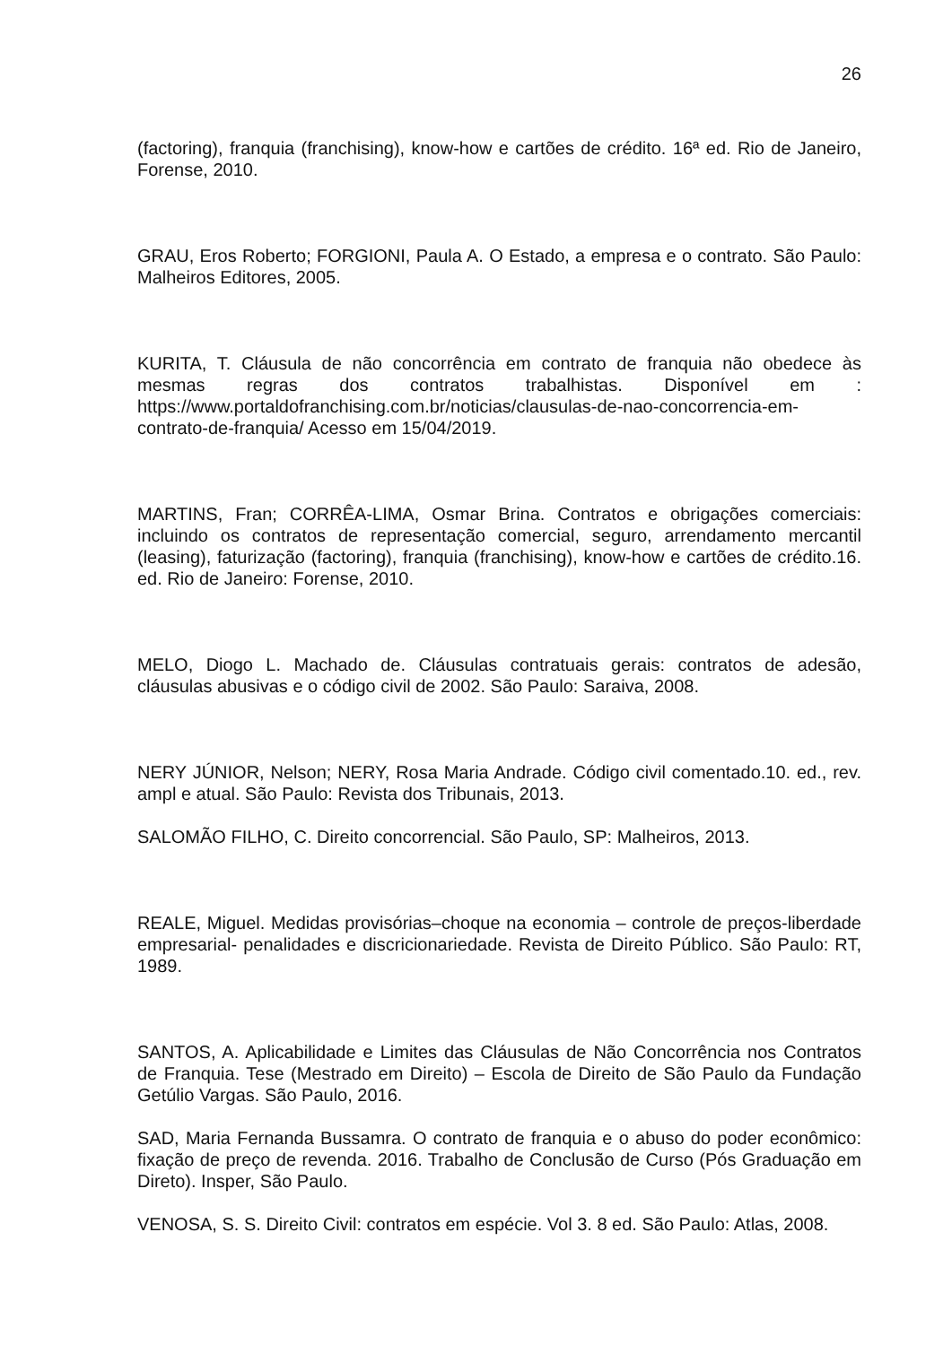26
(factoring), franquia (franchising), know-how e cartões de crédito. 16ª ed. Rio de Janeiro, Forense, 2010.
GRAU, Eros Roberto; FORGIONI, Paula A. O Estado, a empresa e o contrato. São Paulo: Malheiros Editores, 2005.
KURITA, T. Cláusula de não concorrência em contrato de franquia não obedece às mesmas regras dos contratos trabalhistas. Disponível em : https://www.portaldofranchising.com.br/noticias/clausulas-de-nao-concorrencia-em-contrato-de-franquia/ Acesso em 15/04/2019.
MARTINS, Fran; CORRÊA-LIMA, Osmar Brina. Contratos e obrigações comerciais: incluindo os contratos de representação comercial, seguro, arrendamento mercantil (leasing), faturização (factoring), franquia (franchising), know-how e cartões de crédito.16. ed. Rio de Janeiro: Forense, 2010.
MELO, Diogo L. Machado de. Cláusulas contratuais gerais: contratos de adesão, cláusulas abusivas e o código civil de 2002. São Paulo: Saraiva, 2008.
NERY JÚNIOR, Nelson; NERY, Rosa Maria Andrade. Código civil comentado.10. ed., rev. ampl e atual. São Paulo: Revista dos Tribunais, 2013.
SALOMÃO FILHO, C. Direito concorrencial. São Paulo, SP: Malheiros, 2013.
REALE, Miguel. Medidas provisórias–choque na economia – controle de preços-liberdade empresarial- penalidades e discricionariedade. Revista de Direito Público. São Paulo: RT, 1989.
SANTOS, A. Aplicabilidade e Limites das Cláusulas de Não Concorrência nos Contratos de Franquia. Tese (Mestrado em Direito) – Escola de Direito de São Paulo da Fundação Getúlio Vargas. São Paulo, 2016.
SAD, Maria Fernanda Bussamra. O contrato de franquia e o abuso do poder econômico: fixação de preço de revenda. 2016. Trabalho de Conclusão de Curso (Pós Graduação em Direto). Insper, São Paulo.
VENOSA, S. S. Direito Civil: contratos em espécie. Vol 3. 8 ed. São Paulo: Atlas, 2008.